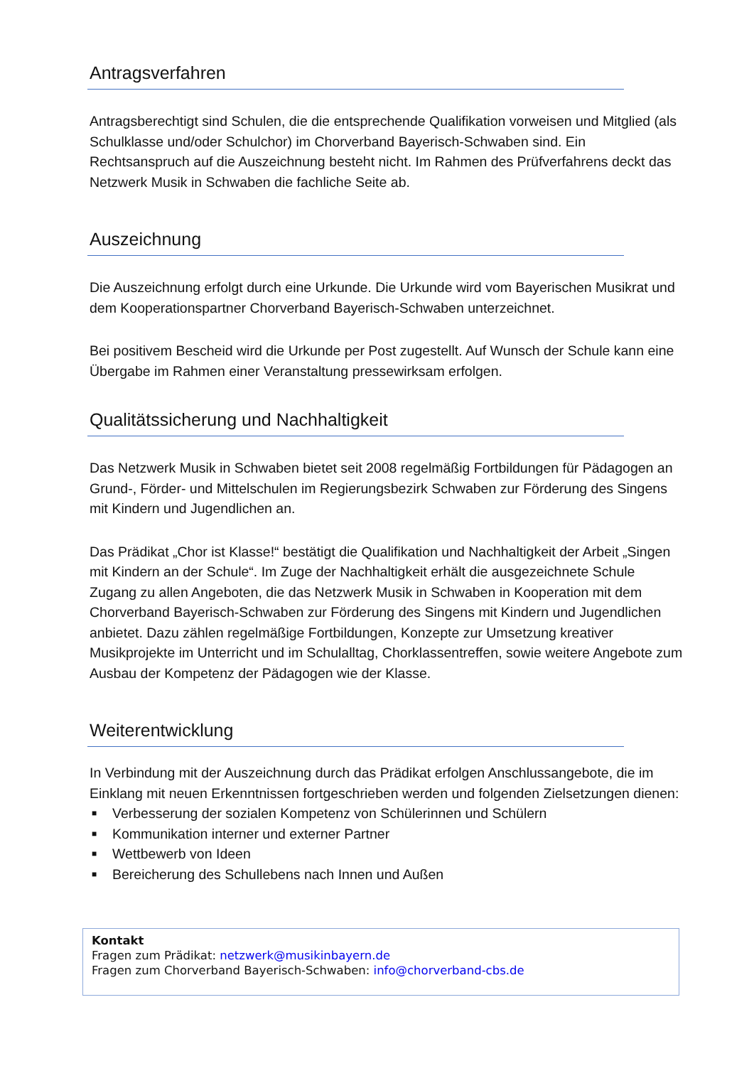Antragsverfahren
Antragsberechtigt sind Schulen, die die entsprechende Qualifikation vorweisen und Mitglied (als Schulklasse und/oder Schulchor) im Chorverband Bayerisch-Schwaben sind. Ein Rechtsanspruch auf die Auszeichnung besteht nicht. Im Rahmen des Prüfverfahrens deckt das Netzwerk Musik in Schwaben die fachliche Seite ab.
Auszeichnung
Die Auszeichnung erfolgt durch eine Urkunde. Die Urkunde wird vom Bayerischen Musikrat und dem Kooperationspartner Chorverband Bayerisch-Schwaben unterzeichnet.
Bei positivem Bescheid wird die Urkunde per Post zugestellt. Auf Wunsch der Schule kann eine Übergabe im Rahmen einer Veranstaltung pressewirksam erfolgen.
Qualitätssicherung und Nachhaltigkeit
Das Netzwerk Musik in Schwaben bietet seit 2008 regelmäßig Fortbildungen für Pädagogen an Grund-, Förder- und Mittelschulen im Regierungsbezirk Schwaben zur Förderung des Singens mit Kindern und Jugendlichen an.
Das Prädikat „Chor ist Klasse!“ bestätigt die Qualifikation und Nachhaltigkeit der Arbeit „Singen mit Kindern an der Schule“. Im Zuge der Nachhaltigkeit erhält die ausgezeichnete Schule Zugang zu allen Angeboten, die das Netzwerk Musik in Schwaben in Kooperation mit dem Chorverband Bayerisch-Schwaben zur Förderung des Singens mit Kindern und Jugendlichen anbietet. Dazu zählen regelmäßige Fortbildungen, Konzepte zur Umsetzung kreativer Musikprojekte im Unterricht und im Schulalltag, Chorklassentreffen, sowie weitere Angebote zum Ausbau der Kompetenz der Pädagogen wie der Klasse.
Weiterentwicklung
In Verbindung mit der Auszeichnung durch das Prädikat erfolgen Anschlussangebote, die im Einklang mit neuen Erkenntnissen fortgeschrieben werden und folgenden Zielsetzungen dienen:
■ Verbesserung der sozialen Kompetenz von Schülerinnen und Schülern
■ Kommunikation interner und externer Partner
■ Wettbewerb von Ideen
■ Bereicherung des Schullebens nach Innen und Außen
Kontakt
Fragen zum Prädikat: netzwerk@musikinbayern.de
Fragen zum Chorverband Bayerisch-Schwaben: info@chorverband-cbs.de